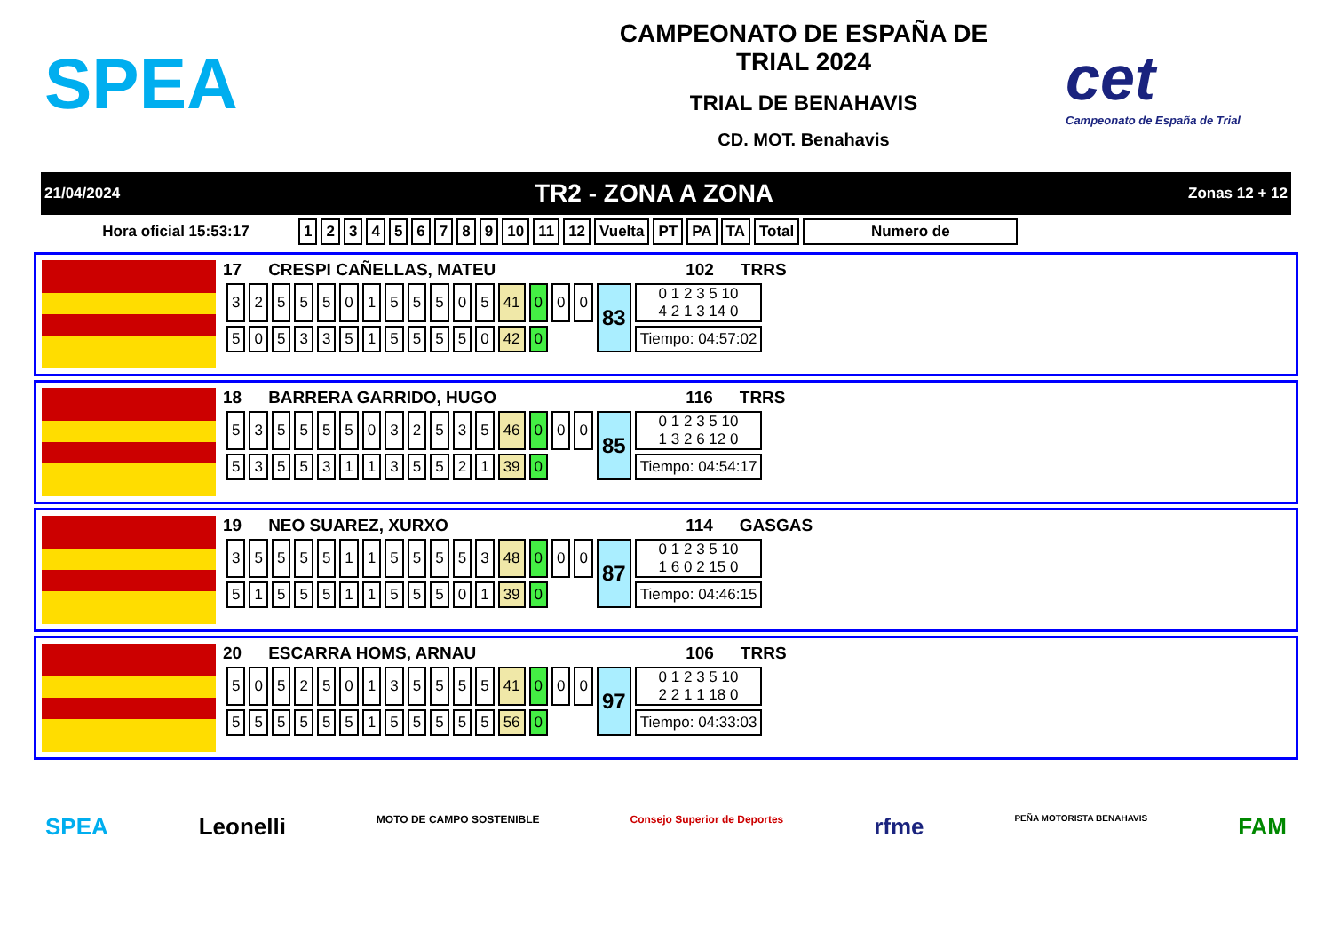SPEA
CAMPEONATO DE ESPAÑA DE
TRIAL 2024
TRIAL DE BENAHAVIS
CD. MOT. Benahavis
cet
Campeonato de España de Trial
21/04/2024 TR2 - ZONA A ZONA Zonas 12 + 12
| Hora oficial 15:53:17 | 1 | 2 | 3 | 4 | 5 | 6 | 7 | 8 | 9 | 10 | 11 | 12 | Vuelta | PT | PA | TA | Total | Numero de |
| --- | --- | --- | --- | --- | --- | --- | --- | --- | --- | --- | --- | --- | --- | --- | --- | --- | --- | --- |
17 CRESPI CAÑELLAS, MATEU 102 TRRS
| 3 | 2 | 5 | 5 | 5 | 0 | 1 | 5 | 5 | 5 | 0 | 5 | 41 | 0 | 0 | 0 | 83 | 0 1 2 3 5 10 4 2 1 3 14 0 |
| 5 | 0 | 5 | 3 | 3 | 5 | 1 | 5 | 5 | 5 | 5 | 0 | 42 | 0 | | | | Tiempo: 04:57:02 |
18 BARRERA GARRIDO, HUGO 116 TRRS
| 5 | 3 | 5 | 5 | 5 | 5 | 0 | 3 | 2 | 5 | 3 | 5 | 46 | 0 | 0 | 0 | 85 | 0 1 2 3 5 10 1 3 2 6 12 0 |
| 5 | 3 | 5 | 5 | 3 | 1 | 1 | 3 | 5 | 5 | 2 | 1 | 39 | 0 | | | | Tiempo: 04:54:17 |
19 NEO SUAREZ, XURXO 114 GASGAS
| 3 | 5 | 5 | 5 | 5 | 1 | 1 | 5 | 5 | 5 | 5 | 3 | 48 | 0 | 0 | 0 | 87 | 0 1 2 3 5 10 1 6 0 2 15 0 |
| 5 | 1 | 5 | 5 | 5 | 1 | 1 | 5 | 5 | 5 | 0 | 1 | 39 | 0 | | | | Tiempo: 04:46:15 |
20 ESCARRA HOMS, ARNAU 106 TRRS
| 5 | 0 | 5 | 2 | 5 | 0 | 1 | 3 | 5 | 5 | 5 | 5 | 41 | 0 | 0 | 0 | 97 | 0 1 2 3 5 10 2 2 1 1 18 0 |
| 5 | 5 | 5 | 5 | 5 | 5 | 1 | 5 | 5 | 5 | 5 | 5 | 56 | 0 | | | | Tiempo: 04:33:03 |
SPEA Leonelli MOTO DE CAMPO SOSTENIBLE Consejo Superior de Deportes rfme PEÑA MOTORISTA BENAHAVIS FAM